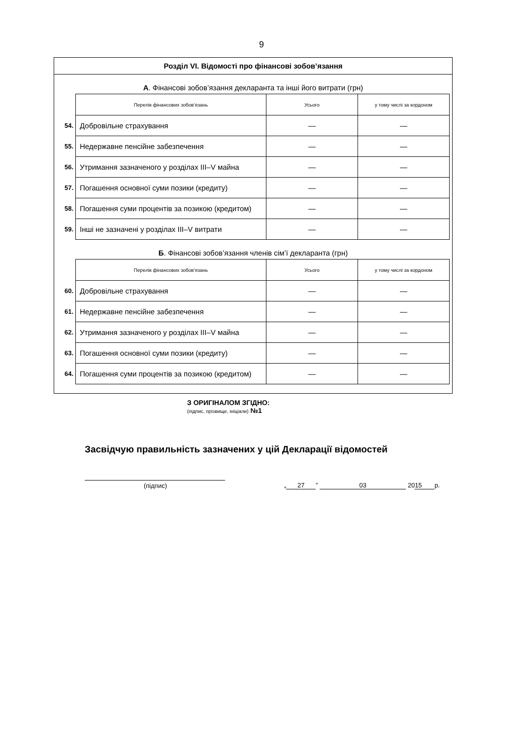9
Розділ VI. Відомості про фінансові зобов’язання
А. Фінансові зобов’язання декларанта та інші його витрати (грн)
| | Перелік фінансових зобов’язань | Усього | у тому числі за кордоном |
| 54. | Добровільне страхування | — | — |
| 55. | Недержавне пенсійне забезпечення | — | — |
| 56. | Утримання зазначеного у розділах III–V майна | — | — |
| 57. | Погашення основної суми позики (кредиту) | — | — |
| 58. | Погашення суми процентів за позикою (кредитом) | — | — |
| 59. | Інші не зазначені у розділах III–V витрати | — | — |
Б. Фінансові зобов’язання членів сім’ї декларанта (грн)
| | Перелік фінансових зобов’язань | Усього | у тому числі за кордоном |
| 60. | Добровільне страхування | — | — |
| 61. | Недержавне пенсійне забезпечення | — | — |
| 62. | Утримання зазначеного у розділах III–V майна | — | — |
| 63. | Погашення основної суми позики (кредиту) | — | — |
| 64. | Погашення суми процентів за позикою (кредитом) | — | — |
З ОРИГІНАЛОМ ЗГІДНО:
(підпис, прізвище, ініціали) №1
Засвідчую правильність зазначених у цій Декларації відомостей
(підпис)
„ 27” 03 20 15 р.